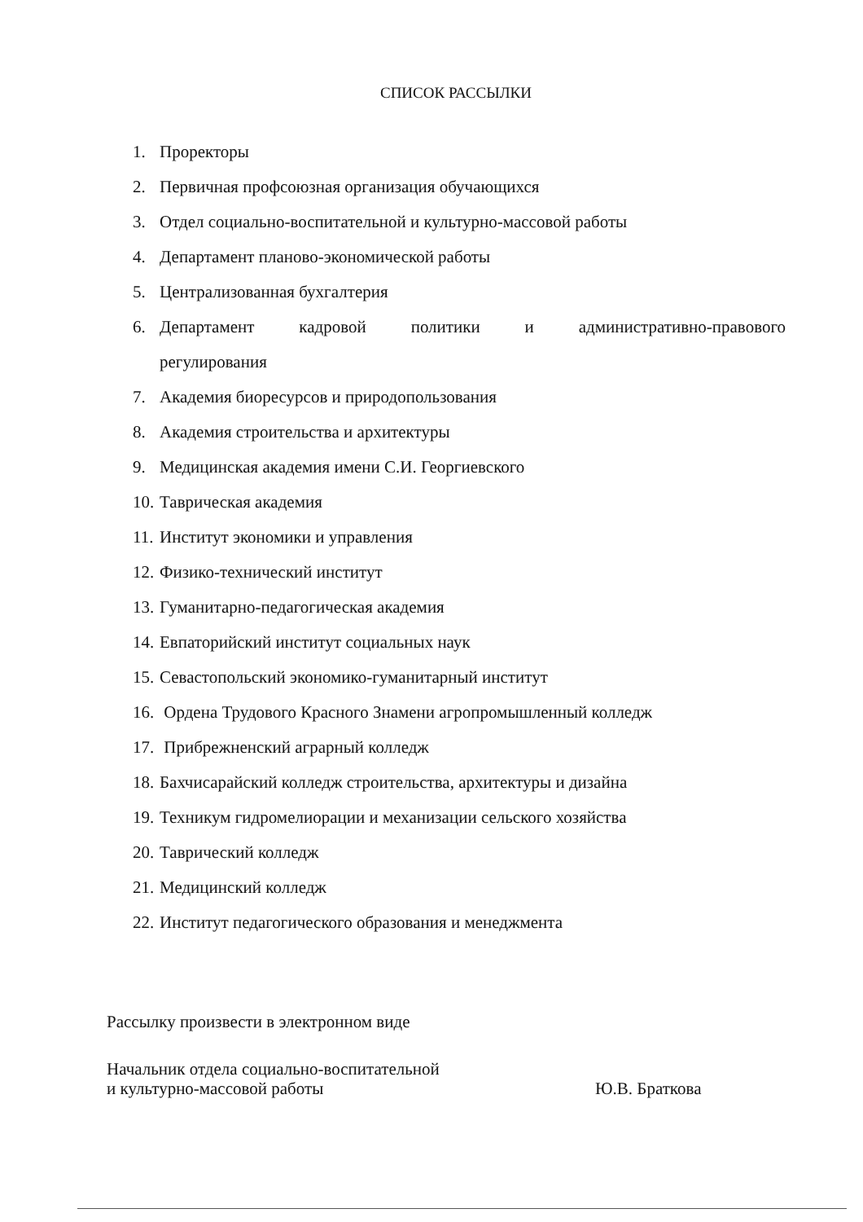СПИСОК РАССЫЛКИ
1. Проректоры
2. Первичная профсоюзная организация обучающихся
3. Отдел социально-воспитательной и культурно-массовой работы
4. Департамент планово-экономической работы
5. Централизованная бухгалтерия
6. Департамент кадровой политики и административно-правового
регулирования
7. Академия биоресурсов и природопользования
8. Академия строительства и архитектуры
9. Медицинская академия имени С.И. Георгиевского
10. Таврическая академия
11. Институт экономики и управления
12. Физико-технический институт
13. Гуманитарно-педагогическая академия
14. Евпаторийский институт социальных наук
15. Севастопольский экономико-гуманитарный институт
16. Ордена Трудового Красного Знамени агропромышленный колледж
17. Прибрежненский аграрный колледж
18. Бахчисарайский колледж строительства, архитектуры и дизайна
19. Техникум гидромелиорации и механизации сельского хозяйства
20. Таврический колледж
21. Медицинский колледж
22. Институт педагогического образования и менеджмента
Рассылку произвести в электронном виде
Начальник отдела социально-воспитательной
и культурно-массовой работы
Ю.В. Браткова